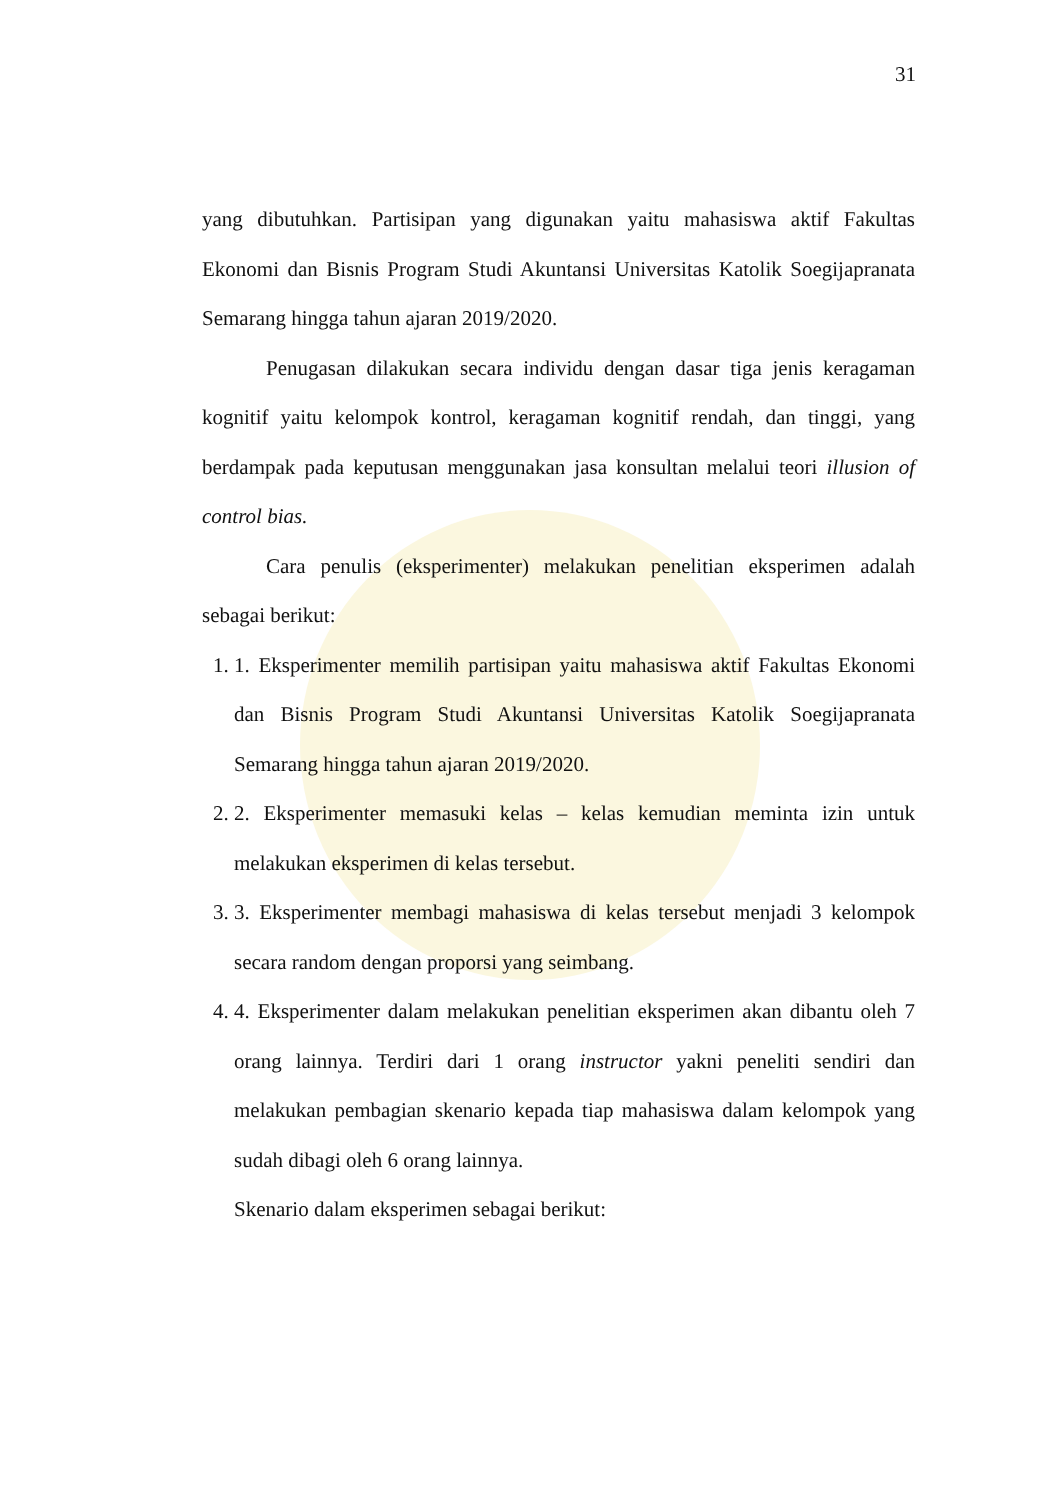31
yang dibutuhkan. Partisipan yang digunakan yaitu mahasiswa aktif Fakultas Ekonomi dan Bisnis Program Studi Akuntansi Universitas Katolik Soegijapranata Semarang hingga tahun ajaran 2019/2020.
Penugasan dilakukan secara individu dengan dasar tiga jenis keragaman kognitif yaitu kelompok kontrol, keragaman kognitif rendah, dan tinggi, yang berdampak pada keputusan menggunakan jasa konsultan melalui teori illusion of control bias.
Cara penulis (eksperimenter) melakukan penelitian eksperimen adalah sebagai berikut:
1. 1. Eksperimenter memilih partisipan yaitu mahasiswa aktif Fakultas Ekonomi dan Bisnis Program Studi Akuntansi Universitas Katolik Soegijapranata Semarang hingga tahun ajaran 2019/2020.
2. 2. Eksperimenter memasuki kelas – kelas kemudian meminta izin untuk melakukan eksperimen di kelas tersebut.
3. 3. Eksperimenter membagi mahasiswa di kelas tersebut menjadi 3 kelompok secara random dengan proporsi yang seimbang.
4. 4. Eksperimenter dalam melakukan penelitian eksperimen akan dibantu oleh 7 orang lainnya. Terdiri dari 1 orang instructor yakni peneliti sendiri dan melakukan pembagian skenario kepada tiap mahasiswa dalam kelompok yang sudah dibagi oleh 6 orang lainnya.
Skenario dalam eksperimen sebagai berikut: